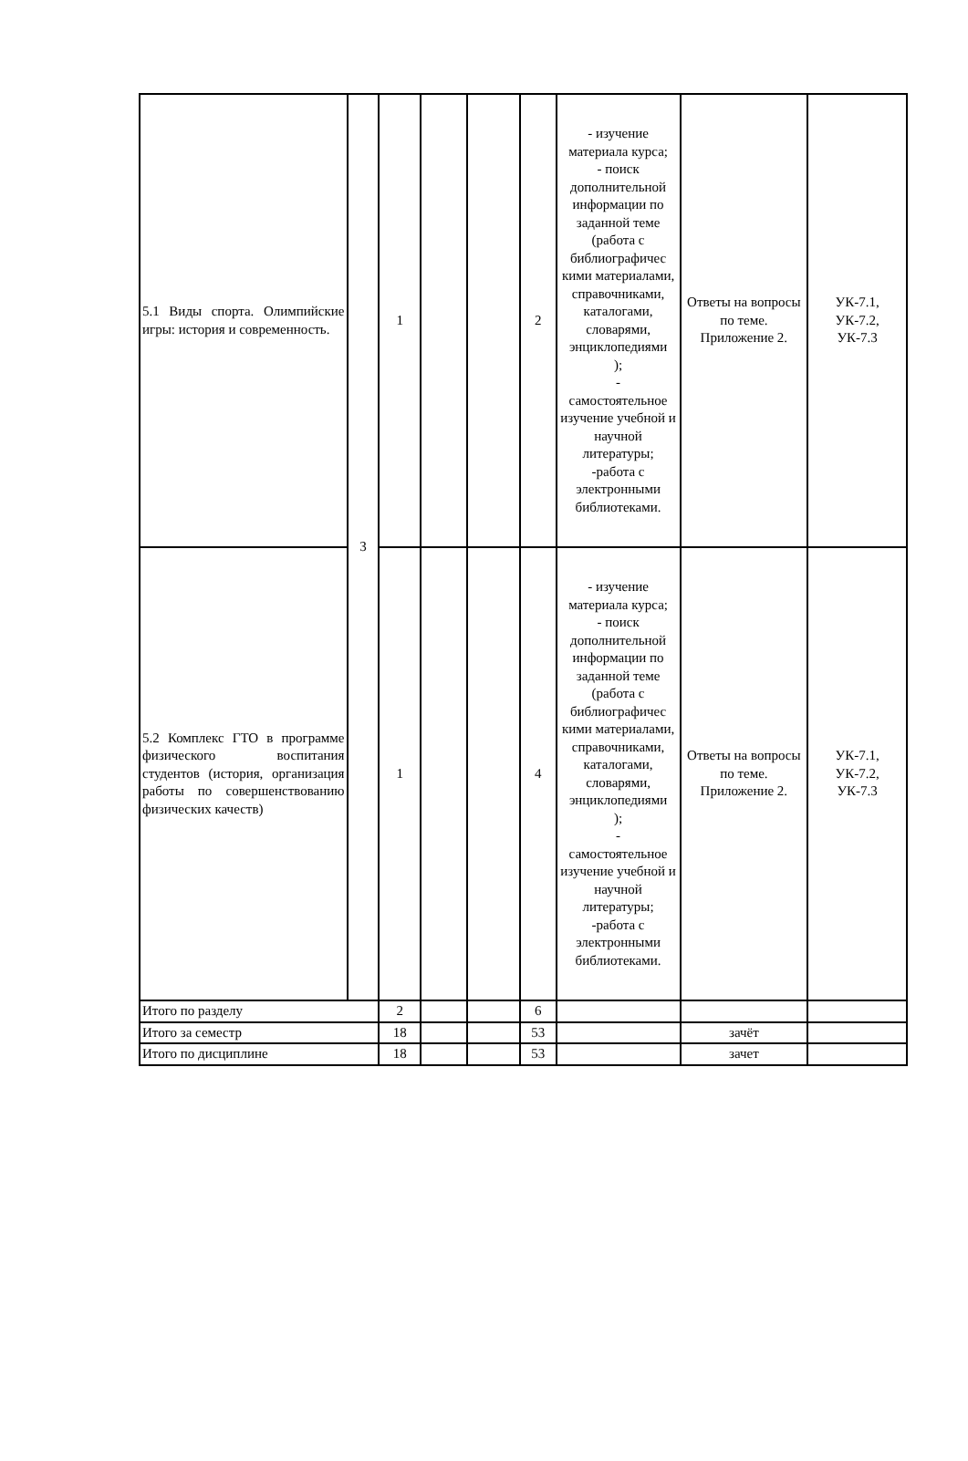| 5.1 Виды спорта. Олимпийские игры: история и современность. | 3 | 1 | | | 2 | - изучение материала курса; - поиск дополнительной информации по заданной теме (работа с библиографичес кими материалами, справочниками, каталогами, словарями, энциклопедиями ); - самостоятельное изучение учебной и научной литературы; -работа с электронными библиотеками. | Ответы на вопросы по теме. Приложение 2. | УК-7.1, УК-7.2, УК-7.3 |
| 5.2 Комплекс ГТО в программе физического воспитания студентов (история, организация работы по совершенствованию физических качеств) | | 1 | | | 4 | - изучение материала курса; - поиск дополнительной информации по заданной теме (работа с библиографичес кими материалами, справочниками, каталогами, словарями, энциклопедиями ); - самостоятельное изучение учебной и научной литературы; -работа с электронными библиотеками. | Ответы на вопросы по теме. Приложение 2. | УК-7.1, УК-7.2, УК-7.3 |
| Итого по разделу | | 2 | | | 6 | | | |
| Итого за семестр | | 18 | | | 53 | | зачёт | |
| Итого по дисциплине | | 18 | | | 53 | | зачет | |